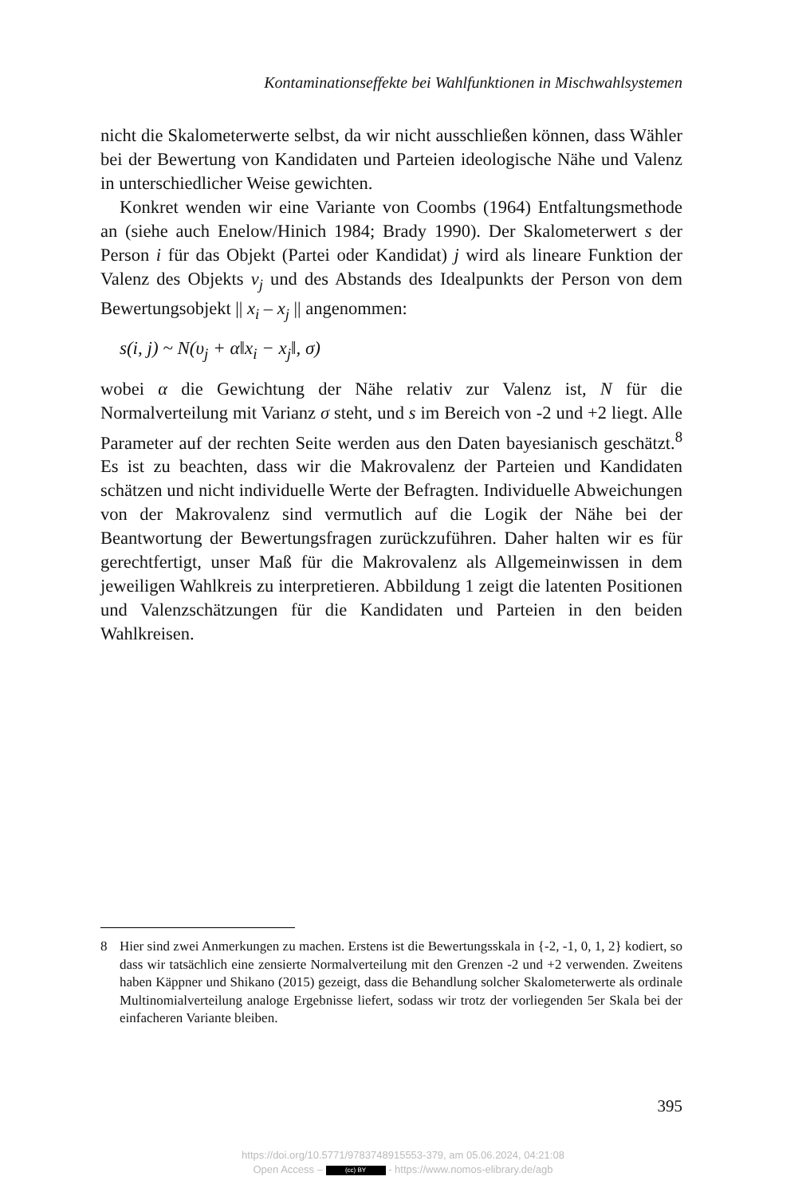Kontaminationseffekte bei Wahlfunktionen in Mischwahlsystemen
nicht die Skalometerwerte selbst, da wir nicht ausschließen können, dass Wähler bei der Bewertung von Kandidaten und Parteien ideologische Nähe und Valenz in unterschiedlicher Weise gewichten.
Konkret wenden wir eine Variante von Coombs (1964) Entfaltungsmethode an (siehe auch Enelow/Hinich 1984; Brady 1990). Der Skalometerwert s der Person i für das Objekt (Partei oder Kandidat) j wird als lineare Funktion der Valenz des Objekts v<sub>j</sub> und des Abstands des Idealpunkts der Person von dem Bewertungsobjekt || x<sub>i</sub> – x<sub>j</sub> || angenommen:
s(i, j) ~ N(υ<sub>j</sub> + α‖x<sub>i</sub> − x<sub>j</sub>‖, σ)
wobei α die Gewichtung der Nähe relativ zur Valenz ist, N für die Normalverteilung mit Varianz σ steht, und s im Bereich von -2 und +2 liegt. Alle Parameter auf der rechten Seite werden aus den Daten bayesianisch geschätzt.<sup>8</sup> Es ist zu beachten, dass wir die Makrovalenz der Parteien und Kandidaten schätzen und nicht individuelle Werte der Befragten. Individuelle Abweichungen von der Makrovalenz sind vermutlich auf die Logik der Nähe bei der Beantwortung der Bewertungsfragen zurückzuführen. Daher halten wir es für gerechtfertigt, unser Maß für die Makrovalenz als Allgemeinwissen in dem jeweiligen Wahlkreis zu interpretieren. Abbildung 1 zeigt die latenten Positionen und Valenzschätzungen für die Kandidaten und Parteien in den beiden Wahlkreisen.
8 Hier sind zwei Anmerkungen zu machen. Erstens ist die Bewertungsskala in {-2, -1, 0, 1, 2} kodiert, so dass wir tatsächlich eine zensierte Normalverteilung mit den Grenzen -2 und +2 verwenden. Zweitens haben Käppner und Shikano (2015) gezeigt, dass die Behandlung solcher Skalometerwerte als ordinale Multinomialverteilung analoge Ergebnisse liefert, sodass wir trotz der vorliegenden 5er Skala bei der einfacheren Variante bleiben.
395
https://doi.org/10.5771/9783748915553-379, am 05.06.2024, 04:21:08
Open Access – (cc) BY - https://www.nomos-elibrary.de/agb